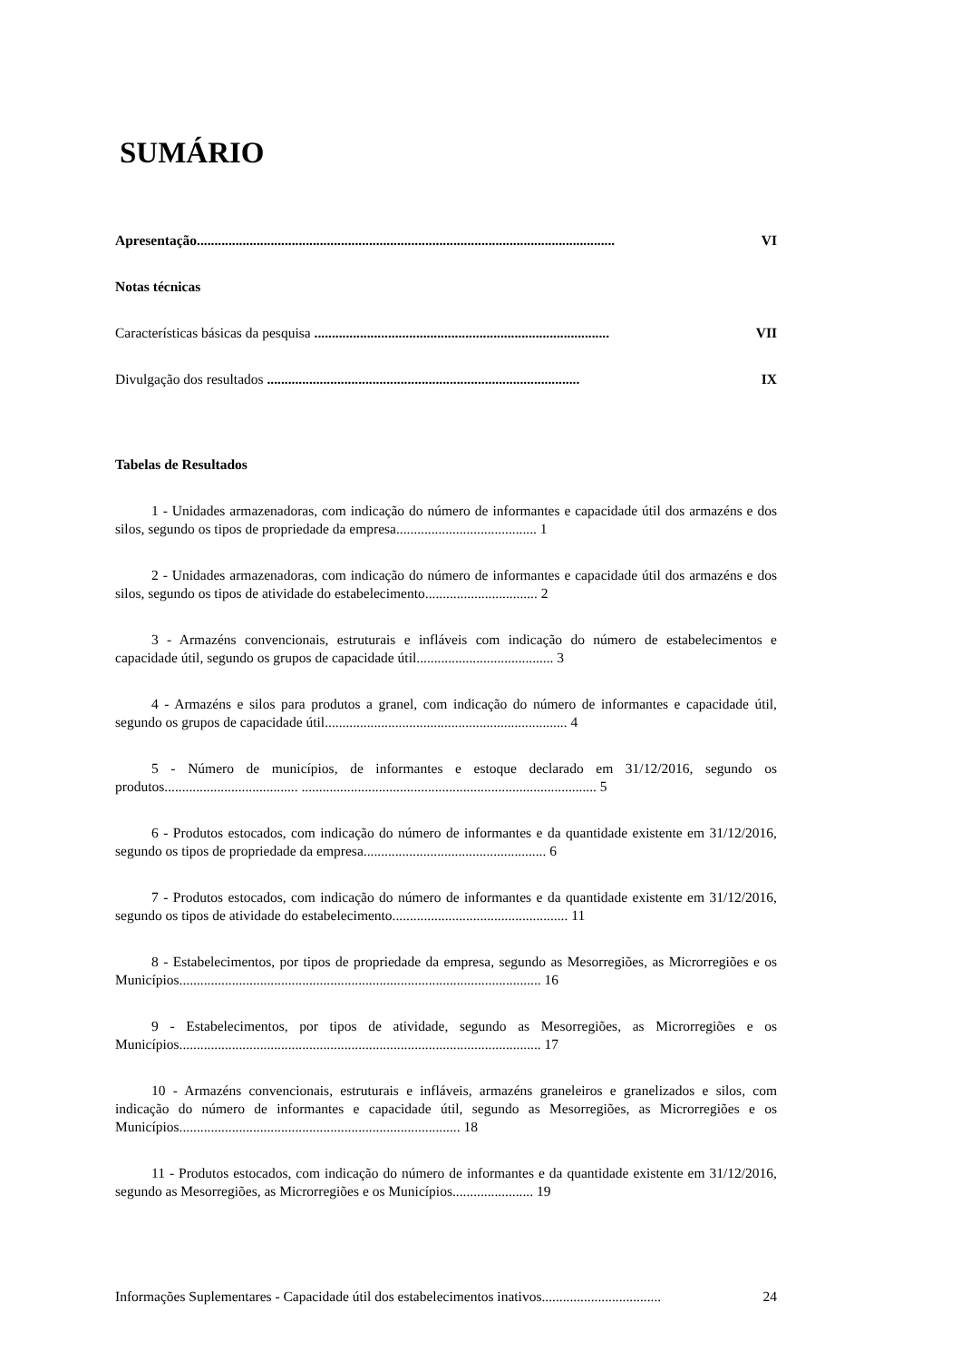SUMÁRIO
Apresentação....................................................................................................................... VI
Notas técnicas
Características básicas da pesquisa .................................................................................... VII
Divulgação dos resultados ......................................................................................... IX
Tabelas de Resultados
1 - Unidades armazenadoras, com indicação do número de informantes e capacidade útil dos armazéns e dos silos, segundo os tipos de propriedade da empresa........................................ 1
2 - Unidades armazenadoras, com indicação do número de informantes e capacidade útil dos armazéns e dos silos, segundo os tipos de atividade do estabelecimento................................ 2
3 - Armazéns convencionais, estruturais e infláveis com indicação do número de estabelecimentos e capacidade útil, segundo os grupos de capacidade útil....................................... 3
4 - Armazéns e silos para produtos a granel, com indicação do número de informantes e capacidade útil, segundo os grupos de capacidade útil..................................................................... 4
5 - Número de municípios, de informantes e estoque declarado em 31/12/2016, segundo os produtos...................................... .................................................................................... 5
6 - Produtos estocados, com indicação do número de informantes e da quantidade existente em 31/12/2016, segundo os tipos de propriedade da empresa.................................................... 6
7 - Produtos estocados, com indicação do número de informantes e da quantidade existente em 31/12/2016, segundo os tipos de atividade do estabelecimento.................................................. 11
8 - Estabelecimentos, por tipos de propriedade da empresa, segundo as Mesorregiões, as Microrregiões e os Municípios....................................................................................................... 16
9 - Estabelecimentos, por tipos de atividade, segundo as Mesorregiões, as Microrregiões e os Municípios....................................................................................................... 17
10 - Armazéns convencionais, estruturais e infláveis, armazéns graneleiros e granelizados e silos, com indicação do número de informantes e capacidade útil, segundo as Mesorregiões, as Microrregiões e os Municípios................................................................................ 18
11 - Produtos estocados, com indicação do número de informantes e da quantidade existente em 31/12/2016, segundo as Mesorregiões, as Microrregiões e os Municípios....................... 19
Informações Suplementares - Capacidade útil dos estabelecimentos inativos.................................. 24